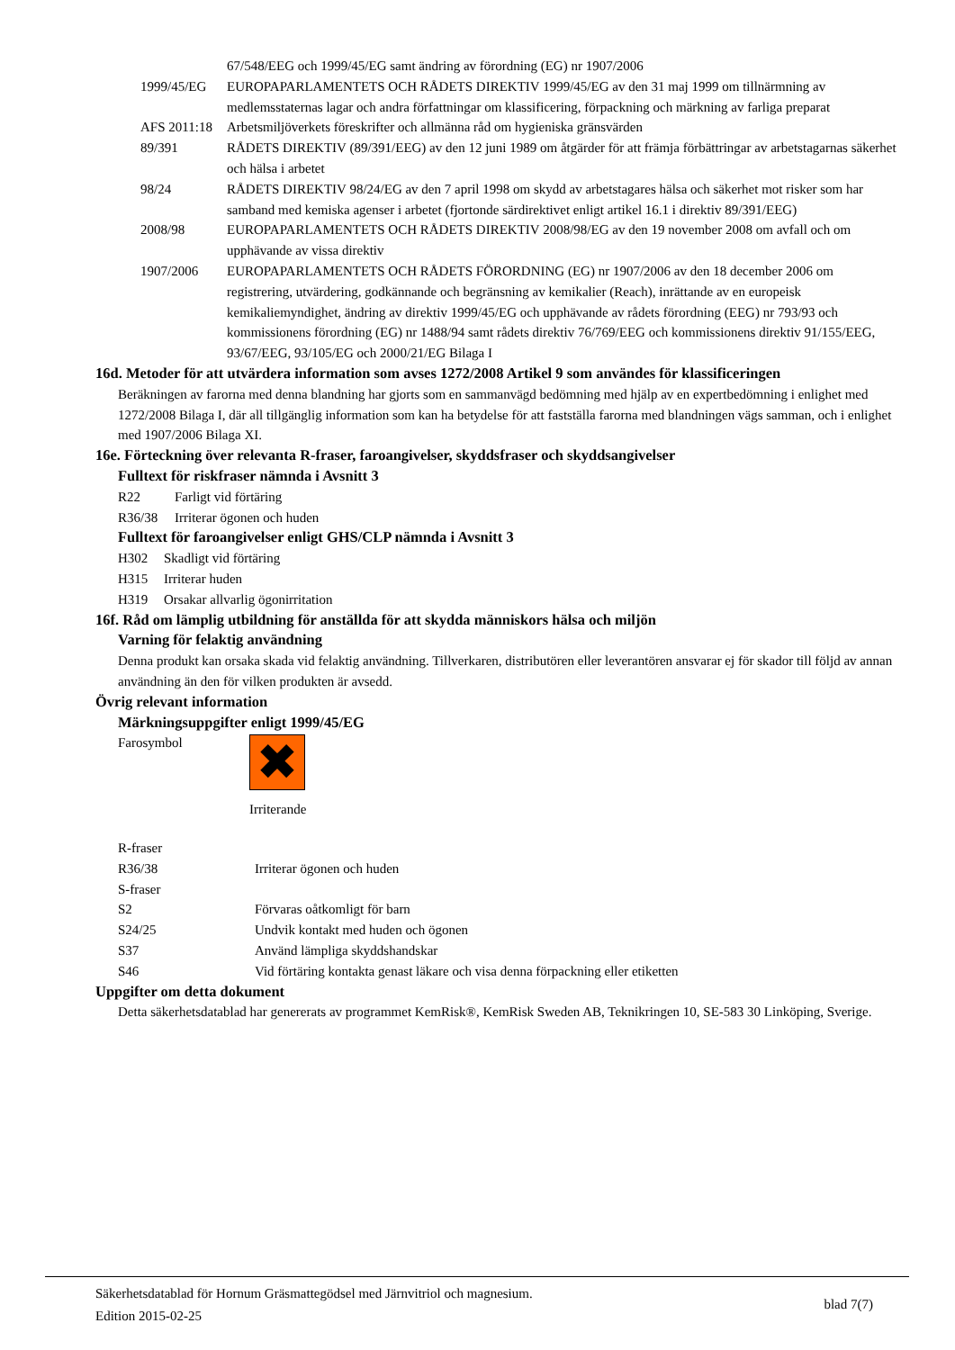| | 67/548/EEG och 1999/45/EG samt ändring av förordning (EG) nr 1907/2006 |
| 1999/45/EG | EUROPAPARLAMENTETS OCH RÅDETS DIREKTIV 1999/45/EG av den 31 maj 1999 om tillnärmning av medlemsstaternas lagar och andra författningar om klassificering, förpackning och märkning av farliga preparat |
| AFS 2011:18 | Arbetsmiljöverkets föreskrifter och allmänna råd om hygieniska gränsvärden |
| 89/391 | RÅDETS DIREKTIV (89/391/EEG) av den 12 juni 1989 om åtgärder för att främja förbättringar av arbetstagarnas säkerhet och hälsa i arbetet |
| 98/24 | RÅDETS DIREKTIV 98/24/EG av den 7 april 1998 om skydd av arbetstagares hälsa och säkerhet mot risker som har samband med kemiska agenser i arbetet (fjortonde särdirektivet enligt artikel 16.1 i direktiv 89/391/EEG) |
| 2008/98 | EUROPAPARLAMENTETS OCH RÅDETS DIREKTIV 2008/98/EG av den 19 november 2008 om avfall och om upphävande av vissa direktiv |
| 1907/2006 | EUROPAPARLAMENTETS OCH RÅDETS FÖRORDNING (EG) nr 1907/2006 av den 18 december 2006 om registrering, utvärdering, godkännande och begränsning av kemikalier (Reach), inrättande av en europeisk kemikaliemyndighet, ändring av direktiv 1999/45/EG och upphävande av rådets förordning (EEG) nr 793/93 och kommissionens förordning (EG) nr 1488/94 samt rådets direktiv 76/769/EEG och kommissionens direktiv 91/155/EEG, 93/67/EEG, 93/105/EG och 2000/21/EG Bilaga I |
16d. Metoder för att utvärdera information som avses 1272/2008 Artikel 9 som användes för klassificeringen
Beräkningen av farorna med denna blandning har gjorts som en sammanvägd bedömning med hjälp av en expertbedömning i enlighet med 1272/2008 Bilaga I, där all tillgänglig information som kan ha betydelse för att fastställa farorna med blandningen vägs samman, och i enlighet med 1907/2006 Bilaga XI.
16e. Förteckning över relevanta R-fraser, faroangivelser, skyddsfraser och skyddsangivelser
Fulltext för riskfraser nämnda i Avsnitt 3
| R22 | Farligt vid förtäring |
| R36/38 | Irriterar ögonen och huden |
Fulltext för faroangivelser enligt GHS/CLP nämnda i Avsnitt 3
| H302 | Skadligt vid förtäring |
| H315 | Irriterar huden |
| H319 | Orsakar allvarlig ögonirritation |
16f. Råd om lämplig utbildning för anställda för att skydda människors hälsa och miljön
Varning för felaktig användning
Denna produkt kan orsaka skada vid felaktig användning. Tillverkaren, distributören eller leverantören ansvarar ej för skador till följd av annan användning än den för vilken produkten är avsedd.
Övrig relevant information
Märkningsuppgifter enligt 1999/45/EG
Farosymbol
✖
Irriterande
| R-fraser | |
| R36/38 | Irriterar ögonen och huden |
| S-fraser | |
| S2 | Förvaras oåtkomligt för barn |
| S24/25 | Undvik kontakt med huden och ögonen |
| S37 | Använd lämpliga skyddshandskar |
| S46 | Vid förtäring kontakta genast läkare och visa denna förpackning eller etiketten |
Uppgifter om detta dokument
Detta säkerhetsdatablad har genererats av programmet KemRisk®, KemRisk Sweden AB, Teknikringen 10, SE-583 30 Linköping, Sverige.
Säkerhetsdatablad för Hornum Gräsmattegödsel med Järnvitriol och magnesium.
Edition 2015-02-25
blad 7(7)